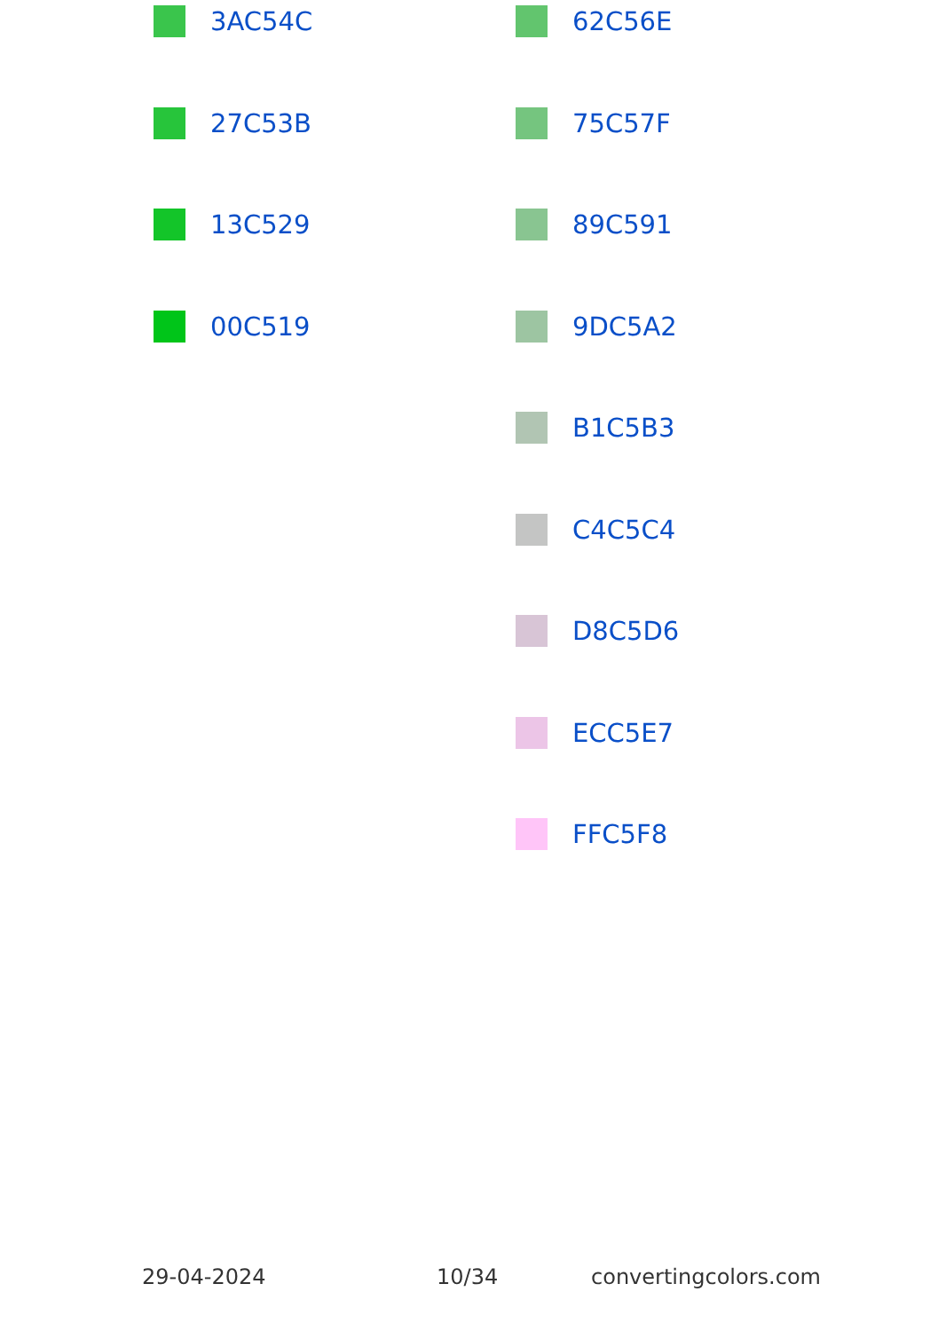3AC54C
27C53B
13C529
00C519
62C56E
75C57F
89C591
9DC5A2
B1C5B3
C4C5C4
D8C5D6
ECC5E7
FFC5F8
29-04-2024 10/34 convertingcolors.com